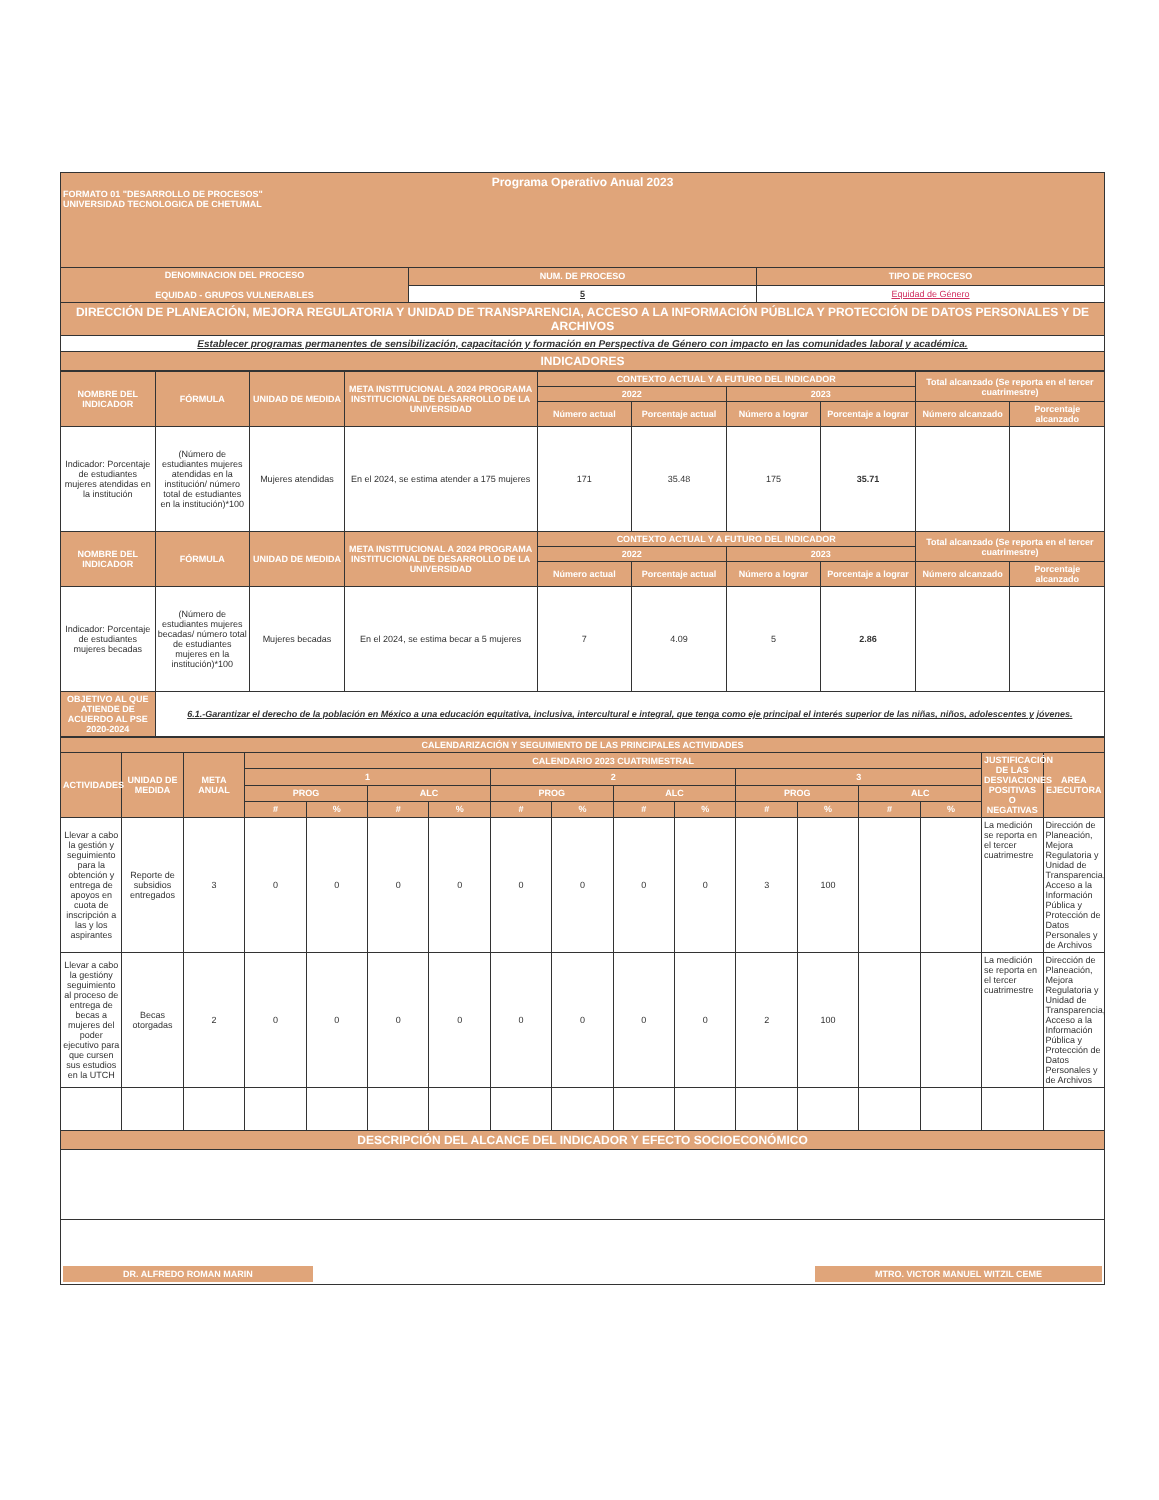| Programa Operativo Anual 2023 FORMATO 01 "DESARROLLO DE PROCESOS" UNIVERSIDAD TECNOLOGICA DE CHETUMAL | | |
| DENOMINACION DEL PROCESO EQUIDAD - GRUPOS VULNERABLES | NUM. DE PROCESO | TIPO DE PROCESO |
| | 5 | Equidad de Género |
| DIRECCIÓN DE PLANEACIÓN, MEJORA REGULATORIA Y UNIDAD DE TRANSPARENCIA, ACCESO A LA INFORMACIÓN PÚBLICA Y PROTECCIÓN DE DATOS PERSONALES Y DE ARCHIVOS | | |
| Establecer programas permanentes de sensibilización, capacitación y formación en Perspectiva de Género con impacto en las comunidades laboral y académica. | | |
| INDICADORES | | |
| NOMBRE DEL INDICADOR | FÓRMULA | UNIDAD DE MEDIDA | META INSTITUCIONAL A 2024 PROGRAMA INSTITUCIONAL DE DESARROLLO DE LA UNIVERSIDAD | CONTEXTO ACTUAL Y A FUTURO DEL INDICADOR | | | | Total alcanzado (Se reporta en el tercer cuatrimestre) | |
| --- | --- | --- | --- | --- | --- | --- | --- | --- | --- |
| | | | | 2022 | | 2023 | | | |
| | | | | Número actual | Porcentaje actual | Número a lograr | Porcentaje a lograr | Número alcanzado | Porcentaje alcanzado |
| Indicador: Porcentaje de estudiantes mujeres atendidas en la institución | (Número de estudiantes mujeres atendidas en la institución/ número total de estudiantes en la institución)*100 | Mujeres atendidas | En el 2024, se estima atender a 175 mujeres | 171 | 35.48 | 175 | 35.71 | | |
| NOMBRE DEL INDICADOR | FÓRMULA | UNIDAD DE MEDIDA | META INSTITUCIONAL A 2024 PROGRAMA INSTITUCIONAL DE DESARROLLO DE LA UNIVERSIDAD | CONTEXTO ACTUAL Y A FUTURO DEL INDICADOR | | | | Total alcanzado (Se reporta en el tercer cuatrimestre) | |
| | | | | 2022 | | 2023 | | | |
| | | | | Número actual | Porcentaje actual | Número a lograr | Porcentaje a lograr | Número alcanzado | Porcentaje alcanzado |
| Indicador: Porcentaje de estudiantes mujeres becadas | (Número de estudiantes mujeres becadas/ número total de estudiantes mujeres en la institución)*100 | Mujeres becadas | En el 2024, se estima becar a 5 mujeres | 7 | 4.09 | 5 | 2.86 | | |
| OBJETIVO AL QUE ATIENDE DE ACUERDO AL PSE 2020-2024 | 6.1.-Garantizar el derecho de la población en México a una educación equitativa, inclusiva, intercultural e integral, que tenga como eje principal el interés superior de las niñas, niños, adolescentes y jóvenes. | | | | | | | | |
| CALENDARIZACIÓN Y SEGUIMIENTO DE LAS PRINCIPALES ACTIVIDADES | | | | | | | | | | | | | | | | |
| ACTIVIDADES | UNIDAD DE MEDIDA | META ANUAL | CALENDARIO 2023 CUATRIMESTRAL | | | | | | | | | | | | JUSTIFICACIÓN DE LAS DESVIACIONES POSITIVAS O NEGATIVAS | AREA EJECUTORA |
| | | | 1 | | | | 2 | | | | 3 | | | | | |
| | | | PROG | | ALC | | PROG | | ALC | | PROG | | ALC | | | |
| | | | # | % | # | % | # | % | # | % | # | % | # | % | | |
| Llevar a cabo la gestión y seguimiento para la obtención y entrega de apoyos en cuota de inscripción a las y los aspirantes | Reporte de subsidios entregados | 3 | 0 | 0 | 0 | 0 | 0 | 0 | 0 | 0 | 3 | 100 | | | La medición se reporta en el tercer cuatrimestre | Dirección de Planeación, Mejora Regulatoria y Unidad de Transparencia, Acceso a la Información Pública y Protección de Datos Personales y de Archivos |
| Llevar a cabo la gestióny seguimiento al proceso de entrega de becas a mujeres del poder ejecutivo para que cursen sus estudios en la UTCH | Becas otorgadas | 2 | 0 | 0 | 0 | 0 | 0 | 0 | 0 | 0 | 2 | 100 | | | La medición se reporta en el tercer cuatrimestre | Dirección de Planeación, Mejora Regulatoria y Unidad de Transparencia, Acceso a la Información Pública y Protección de Datos Personales y de Archivos |
| DESCRIPCIÓN DEL ALCANCE DEL INDICADOR Y EFECTO SOCIOECONÓMICO | | | | | | | | | | | | | | | | |
| DR. ALFREDO ROMAN MARIN MTRO. VICTOR MANUEL WITZIL CEME | | | | | | | | | | | | | | | | |